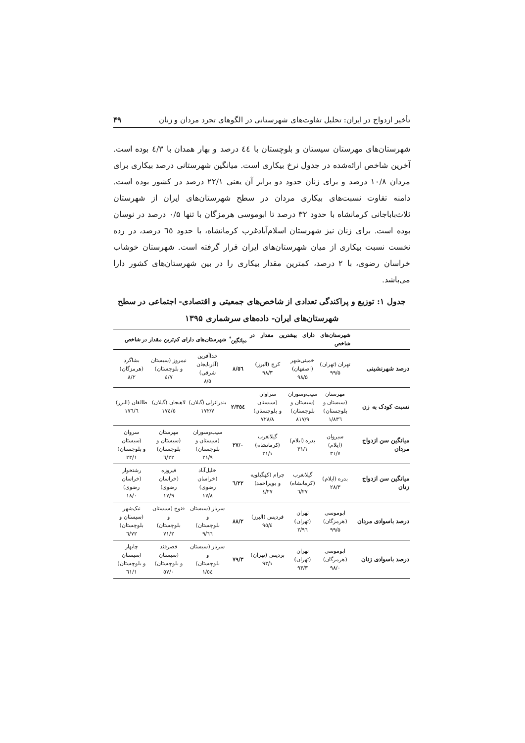تأخیر ازدواج در ایران: تحلیل تفاوت‌های شهرستانی در الگوهای تجرد مردان و زنان ۴۹
شهرستان‌های مهرستان سیستان و بلوچستان با ٤٤ درصد و بهار همدان با ٤/٣ بوده است. آخرین شاخص ارائه‌شده در جدول نرخ بیکاری است. میانگین شهرستانی درصد بیکاری برای مردان ۱۰/۸ درصد و برای زنان حدود دو برابر آن یعنی ۲۲/۱ درصد در کشور بوده است. دامنه تفاوت نسبت‌های بیکاری مردان در سطح شهرستان‌های ایران از شهرستان ثلاث‌باباجانی کرمانشاه با حدود ۳۲ درصد تا ابوموسی هرمزگان با تنها ۰/۵ درصد در نوسان بوده است. برای زنان نیز شهرستان اسلام‌آبادغرب کرمانشاه، با حدود ٦٥ درصد، در رده نخست نسبت بیکاری از میان شهرستان‌های ایران قرار گرفته است. شهرستان خوشاب خراسان رضوی، با ۲ درصد، کمترین مقدار بیکاری را در بین شهرستان‌های کشور دارا می‌باشد.
جدول ۱: توزیع و پراکندگی تعدادی از شاخص‌های جمعیتی و اقتصادی- اجتماعی در سطح
شهرستان‌های ایران- داده‌های سرشماری ۱۳۹۵
| | شهرستان‌های دارای بیشترین مقدار در شاخص | | | میانگین<sup>*</sup> | شهرستان‌های دارای کم‌ترین مقدار در شاخص | | |
| --- | --- | --- | --- | --- | --- | --- | --- |
| درصد شهرنشینی | تهران (تهران) ۹۹/۵ | خمینی‌شهر (اصفهان) ۹۸/۵ | کرج (البرز) ۹۸/۳ | ٥٦/۸ | خداآفرین (آذربایجان شرقی) ٥/۸ | نیمروز (سیستان و بلوچستان) ۷/٤ | بشاگرد (هرمزگان) ۸/۲ |
| نسبت کودک به زن | مهرستان (سیستان و بلوچستان) ۸۳٦/۱ | سیب‌وسوران (سیستان و بلوچستان) ۸۱۷/۹ | سراوان (سیستان و بلوچستان) ۷۲۸/۸ | ۳٥٤/۲ | بندرانزلی (گیلان) ۱۷۲/۷ | لاهیجان (گیلان) ۱۷٤/٥ | طالقان (البرز) ۱۷٦/٦ |
| میانگین سن ازدواج مردان | سیروان (ایلام) ۳۱/۷ | بدره (ایلام) ۳۱/۱ | گیلانغرب (کرمانشاه) ۳۱/۱ | ۲۷/۰ | سیب‌وسوران (سیستان و بلوچستان) ۲۱/۹ | مهرستان (سیستان و بلوچستان) ۲۲/٦ | سروان (سیستان و بلوچستان) ۲۳/۱ |
| میانگین سن ازدواج زنان | بدره (ایلام) ۲۸/۳ | گیلانغرب (کرمانشاه) ۲۷/٦ | چرام (کهگیلویه و بویراحمد) ۲۷/٤ | ۲۲/٦ | خلیل‌آباد (خراسان رضوی) ۱۷/۸ | فیروزه (خراسان رضوی) ۱۷/۹ | رشتخوار (خراسان رضوی) ۱۸/۰ |
| درصد باسوادی مردان | ابوموسی (هرمزگان) ۹۹/۵ | تهران (تهران) ۹٦/۲ | فردیس (البرز) ۹٥/٤ | ۸۸/۲ | سرباز (سیستان و بلوچستان) ٦٦/۹ | فنوج (سیستان و بلوچستان) ۷۱/۲ | نیک‌شهر (سیستان و بلوچستان) ۷۲/٦ |
| درصد باسوادی زنان | ابوموسی (هرمزگان) ۹۸/۰ | تهران (تهران) ۹۳/۳ | پردیس (تهران) ۹۳/۱ | ۷۹/۳ | سرباز (سیستان و بلوچستان) ٥٤/۱ | قصرقند (سیستان و بلوچستان) ٥۷/۰ | چابهار (سیستان و بلوچستان) ٦۱/۱ |